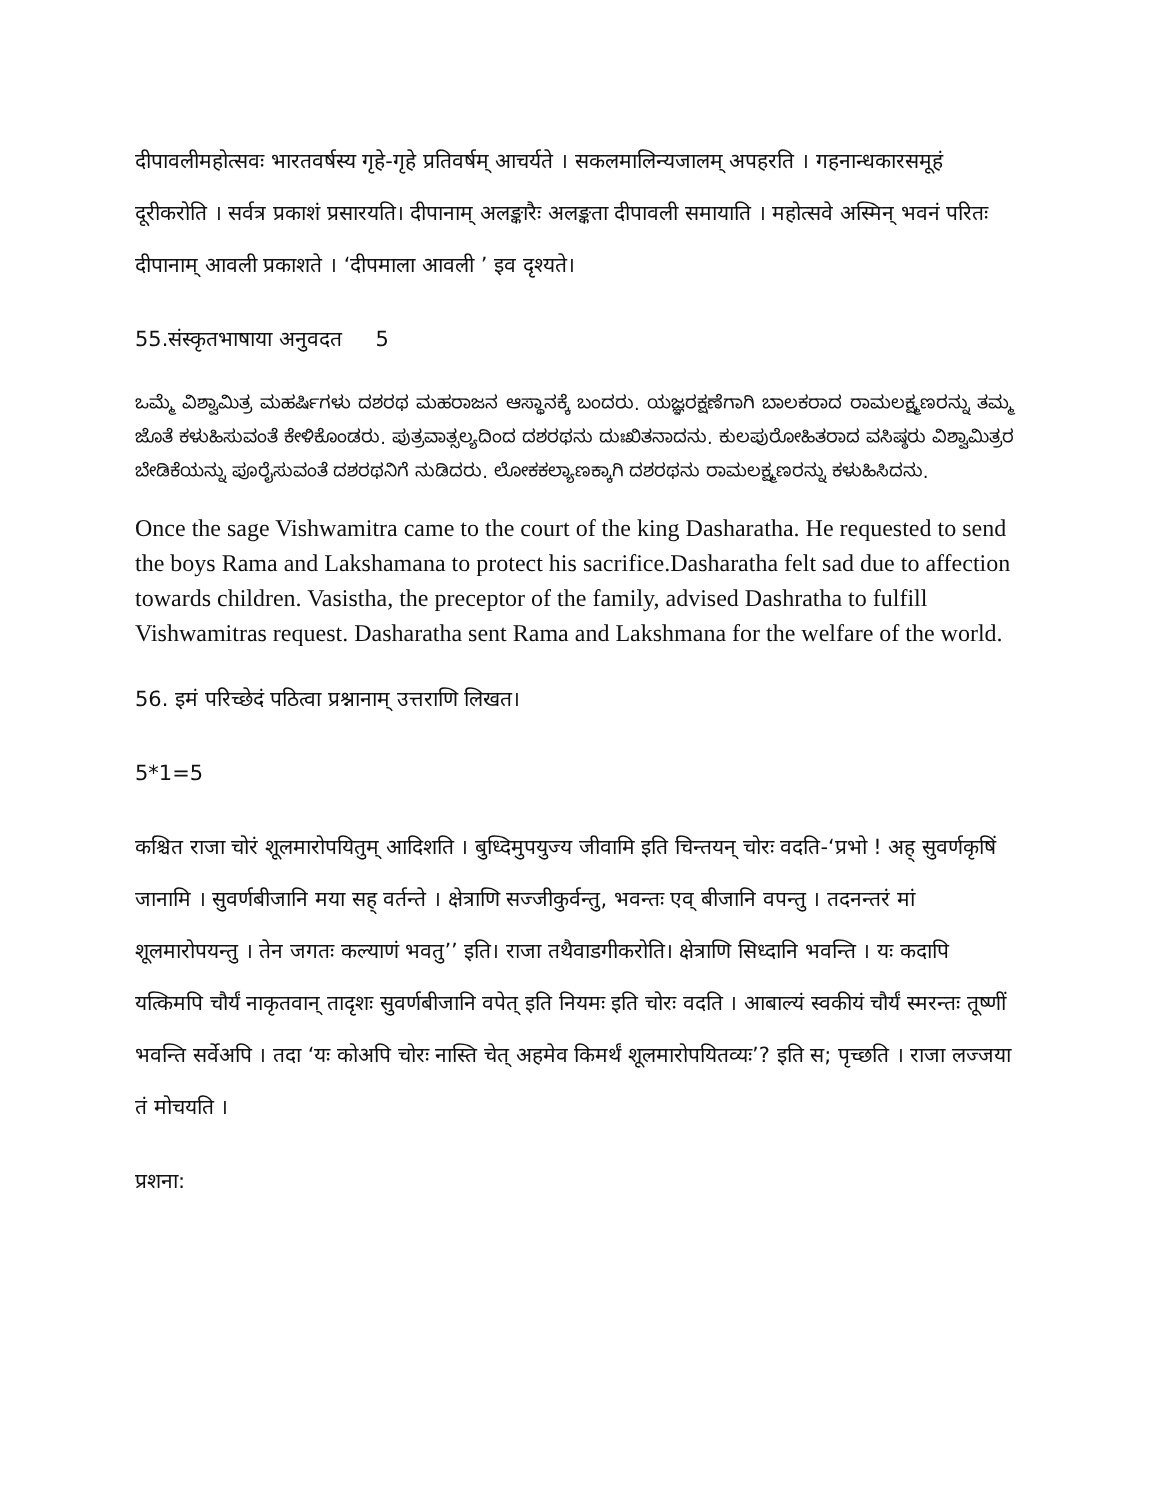दीपावलीमहोत्सवः भारतवर्षस्य गृहे-गृहे प्रतिवर्षम् आचर्यते । सकलमालिन्यजालम् अपहरति । गहनान्धकारसमूहं दूरीकरोति । सर्वत्र प्रकाशं प्रसारयति। दीपानाम् अलङ्कारैः अलङ्कता दीपावली समायाति । महोत्सवे अस्मिन् भवनं परितः दीपानाम् आवली प्रकाशते । ‘दीपमाला आवली ’ इव दृश्यते।
55.संस्कृतभाषाया अनुवदत 5
ಒಮ್ಮೆ ವಿಶ್ವಾಮಿತ್ರ ಮಹರ್ಷಿಗಳು ದಶರಥ ಮಹರಾಜನ ಆಸ್ಥಾನಕ್ಕೆ ಬಂದರು. ಯಜ್ಞರಕ್ಷಣೆಗಾಗಿ ಬಾಲಕರಾದ ರಾಮಲಕ್ಷ್ಮಣರನ್ನು ತಮ್ಮ ಜೊತೆ ಕಳುಹಿಸುವಂತೆ ಕೇಳಿಕೊಂಡರು. ಪುತ್ರವಾತ್ಸಲ್ಯದಿಂದ ದಶರಥನು ದುಃಖಿತನಾದನು. ಕುಲಪುರೋಹಿತರಾದ ವಸಿಷ್ಠರು ವಿಶ್ವಾಮಿತ್ರರ ಬೇಡಿಕೆಯನ್ನು ಪೂರೈಸುವಂತೆ ದಶರಥನಿಗೆ ನುಡಿದರು. ಲೋಕಕಲ್ಯಾಣಕ್ಕಾಗಿ ದಶರಥನು ರಾಮಲಕ್ಷ್ಮಣರನ್ನು ಕಳುಹಿಸಿದನು.
Once the sage Vishwamitra came to the court of the king Dasharatha. He requested to send the boys Rama and Lakshamana to protect his sacrifice.Dasharatha felt sad due to affection towards children. Vasistha, the preceptor of the family, advised Dashratha to fulfill Vishwamitras request. Dasharatha sent Rama and Lakshmana for the welfare of the world.
56. इमं परिच्छेदं पठित्वा प्रश्नानाम् उत्तराणि लिखत।
5*1=5
कश्चित राजा चोरं शूलमारोपयितुम् आदिशति । बुध्दिमुपयुज्य जीवामि इति चिन्तयन् चोरः वदति-‘प्रभो ! अह् सुवर्णकृषिं जानामि । सुवर्णबीजानि मया सह् वर्तन्ते । क्षेत्राणि सज्जीकुर्वन्तु, भवन्तः एव् बीजानि वपन्तु । तदनन्तरं मां शूलमारोपयन्तु । तेन जगतः कल्याणं भवतु’’ इति। राजा तथैवाडगीकरोति। क्षेत्राणि सिध्दानि भवन्ति । यः कदापि यत्किमपि चौर्यं नाकृतवान् तादृशः सुवर्णबीजानि वपेत् इति नियमः इति चोरः वदति । आबाल्यं स्वकीयं चौर्यं स्मरन्तः तूष्णीं भवन्ति सर्वेअपि । तदा ‘यः कोअपि चोरः नास्ति चेत् अहमेव किमर्थं शूलमारोपयितव्यः’? इति स; पृच्छति । राजा लज्जया तं मोचयति ।
प्रशना: